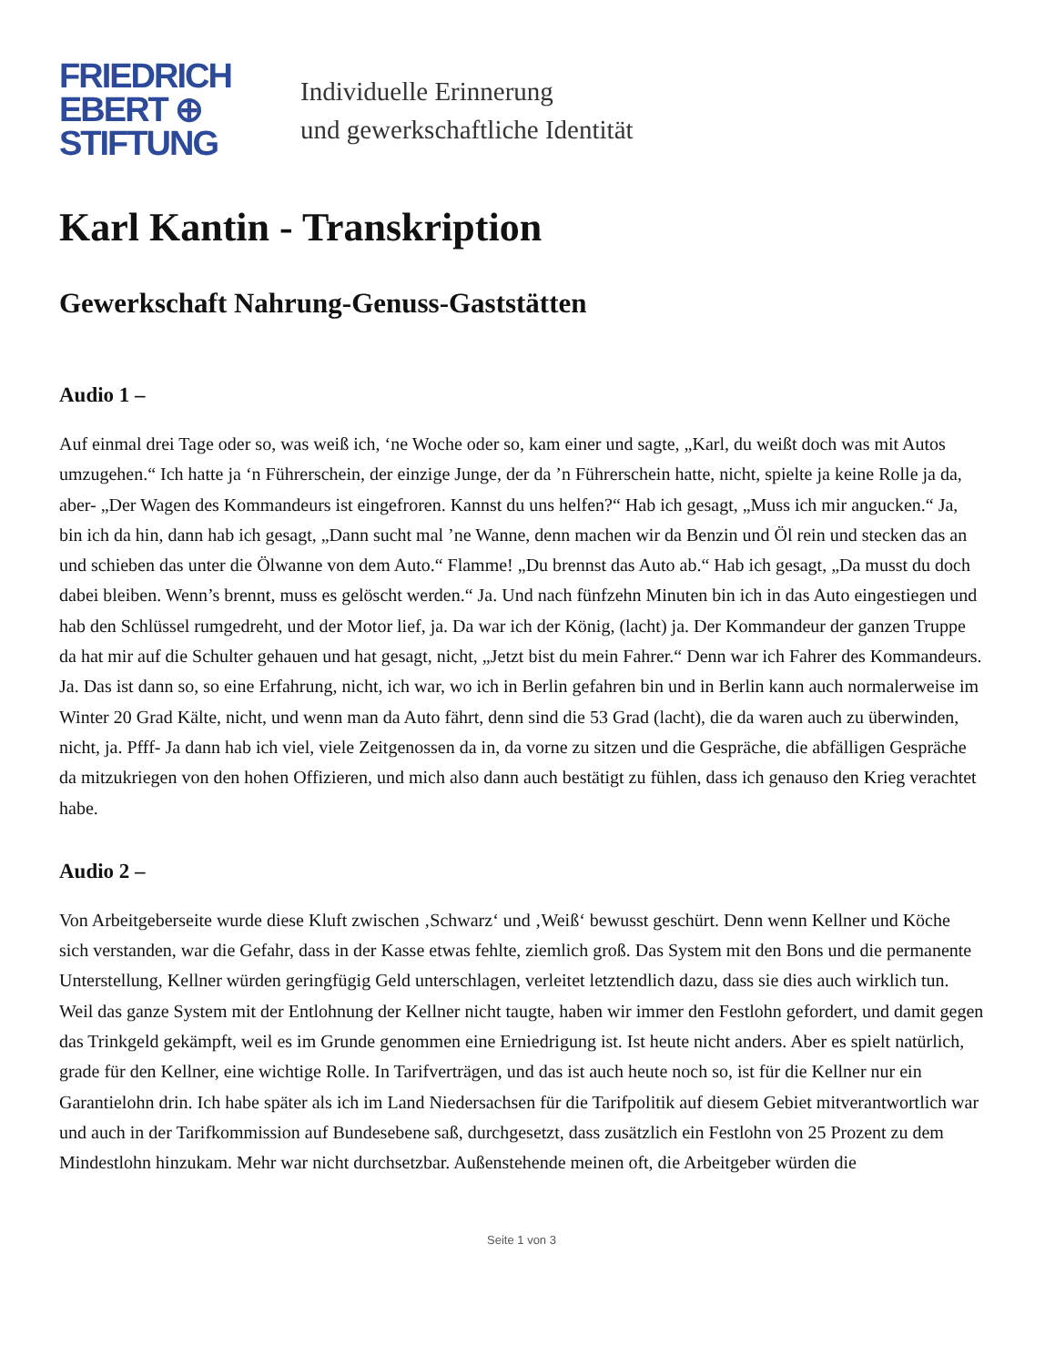FRIEDRICH
EBERT ⊕
STIFTUNG
Individuelle Erinnerung
und gewerkschaftliche Identität
Karl Kantin - Transkription
Gewerkschaft Nahrung-Genuss-Gaststätten
Audio 1 –
Auf einmal drei Tage oder so, was weiß ich, ‘ne Woche oder so, kam einer und sagte, „Karl, du weißt doch was mit Autos umzugehen.“ Ich hatte ja ‘n Führerschein, der einzige Junge, der da ’n Führerschein hatte, nicht, spielte ja keine Rolle ja da, aber- „Der Wagen des Kommandeurs ist eingefroren. Kannst du uns helfen?“ Hab ich gesagt, „Muss ich mir angucken.“ Ja, bin ich da hin, dann hab ich gesagt, „Dann sucht mal ’ne Wanne, denn machen wir da Benzin und Öl rein und stecken das an und schieben das unter die Ölwanne von dem Auto.“ Flamme! „Du brennst das Auto ab.“ Hab ich gesagt, „Da musst du doch dabei bleiben. Wenn’s brennt, muss es gelöscht werden.“ Ja. Und nach fünfzehn Minuten bin ich in das Auto eingestiegen und hab den Schlüssel rumgedreht, und der Motor lief, ja. Da war ich der König, (lacht) ja. Der Kommandeur der ganzen Truppe da hat mir auf die Schulter gehauen und hat gesagt, nicht, „Jetzt bist du mein Fahrer.“ Denn war ich Fahrer des Kommandeurs. Ja. Das ist dann so, so eine Erfahrung, nicht, ich war, wo ich in Berlin gefahren bin und in Berlin kann auch normalerweise im Winter 20 Grad Kälte, nicht, und wenn man da Auto fährt, denn sind die 53 Grad (lacht), die da waren auch zu überwinden, nicht, ja. Pfff- Ja dann hab ich viel, viele Zeitgenossen da in, da vorne zu sitzen und die Gespräche, die abfälligen Gespräche da mitzukriegen von den hohen Offizieren, und mich also dann auch bestätigt zu fühlen, dass ich genauso den Krieg verachtet habe.
Audio 2 –
Von Arbeitgeberseite wurde diese Kluft zwischen ‚Schwarz‘ und ‚Weiß‘ bewusst geschürt. Denn wenn Kellner und Köche sich verstanden, war die Gefahr, dass in der Kasse etwas fehlte, ziemlich groß. Das System mit den Bons und die permanente Unterstellung, Kellner würden geringfügig Geld unterschlagen, verleitet letztendlich dazu, dass sie dies auch wirklich tun. Weil das ganze System mit der Entlohnung der Kellner nicht taugte, haben wir immer den Festlohn gefordert, und damit gegen das Trinkgeld gekämpft, weil es im Grunde genommen eine Erniedrigung ist. Ist heute nicht anders. Aber es spielt natürlich, grade für den Kellner, eine wichtige Rolle. In Tarifverträgen, und das ist auch heute noch so, ist für die Kellner nur ein Garantielohn drin. Ich habe später als ich im Land Niedersachsen für die Tarifpolitik auf diesem Gebiet mitverantwortlich war und auch in der Tarifkommission auf Bundesebene saß, durchgesetzt, dass zusätzlich ein Festlohn von 25 Prozent zu dem Mindestlohn hinzukam. Mehr war nicht durchsetzbar. Außenstehende meinen oft, die Arbeitgeber würden die
Seite 1 von 3